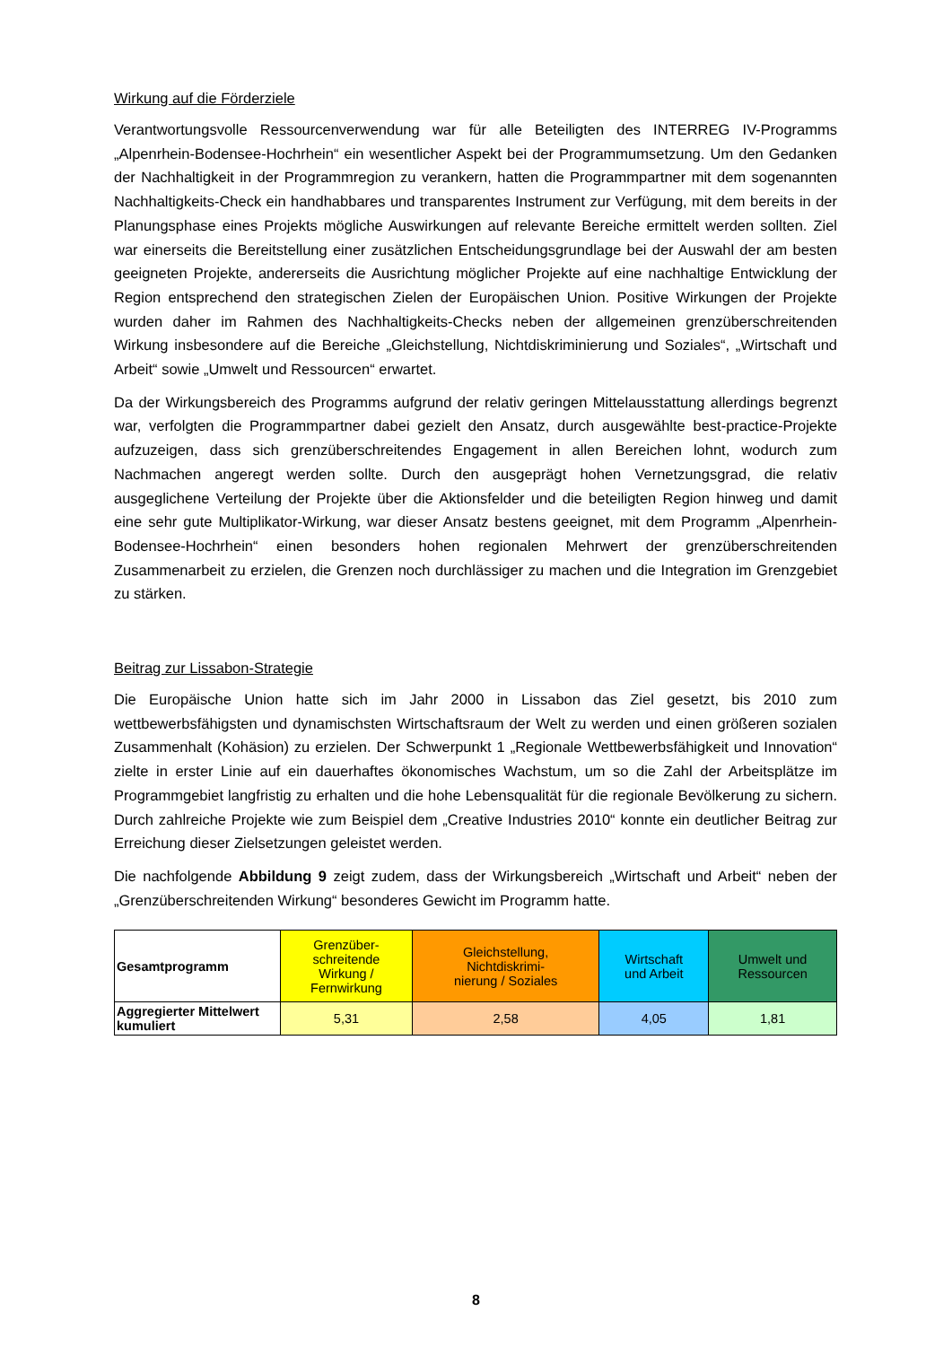Wirkung auf die Förderziele
Verantwortungsvolle Ressourcenverwendung war für alle Beteiligten des INTERREG IV-Programms „Alpenrhein-Bodensee-Hochrhein“ ein wesentlicher Aspekt bei der Programmumsetzung. Um den Gedanken der Nachhaltigkeit in der Programmregion zu verankern, hatten die Programmpartner mit dem sogenannten Nachhaltigkeits-Check ein handhabbares und transparentes Instrument zur Verfügung, mit dem bereits in der Planungsphase eines Projekts mögliche Auswirkungen auf relevante Bereiche ermittelt werden sollten. Ziel war einerseits die Bereitstellung einer zusätzlichen Entscheidungsgrundlage bei der Auswahl der am besten geeigneten Projekte, andererseits die Ausrichtung möglicher Projekte auf eine nachhaltige Entwicklung der Region entsprechend den strategischen Zielen der Europäischen Union. Positive Wirkungen der Projekte wurden daher im Rahmen des Nachhaltigkeits-Checks neben der allgemeinen grenzüberschreitenden Wirkung insbesondere auf die Bereiche „Gleichstellung, Nichtdiskriminierung und Soziales“, „Wirtschaft und Arbeit“ sowie „Umwelt und Ressourcen“ erwartet.
Da der Wirkungsbereich des Programms aufgrund der relativ geringen Mittelausstattung allerdings begrenzt war, verfolgten die Programmpartner dabei gezielt den Ansatz, durch ausgewählte best-practice-Projekte aufzuzeigen, dass sich grenzüberschreitendes Engagement in allen Bereichen lohnt, wodurch zum Nachmachen angeregt werden sollte. Durch den ausgeprägt hohen Vernetzungsgrad, die relativ ausgeglichene Verteilung der Projekte über die Aktionsfelder und die beteiligten Region hinweg und damit eine sehr gute Multiplikator-Wirkung, war dieser Ansatz bestens geeignet, mit dem Programm „Alpenrhein-Bodensee-Hochrhein“ einen besonders hohen regionalen Mehrwert der grenzüberschreitenden Zusammenarbeit zu erzielen, die Grenzen noch durchlässiger zu machen und die Integration im Grenzgebiet zu stärken.
Beitrag zur Lissabon-Strategie
Die Europäische Union hatte sich im Jahr 2000 in Lissabon das Ziel gesetzt, bis 2010 zum wettbewerbsfähigsten und dynamischsten Wirtschaftsraum der Welt zu werden und einen größeren sozialen Zusammenhalt (Kohäsion) zu erzielen. Der Schwerpunkt 1 „Regionale Wettbewerbsfähigkeit und Innovation“ zielte in erster Linie auf ein dauerhaftes ökonomisches Wachstum, um so die Zahl der Arbeitsplätze im Programmgebiet langfristig zu erhalten und die hohe Lebensqualität für die regionale Bevölkerung zu sichern. Durch zahlreiche Projekte wie zum Beispiel dem „Creative Industries 2010“ konnte ein deutlicher Beitrag zur Erreichung dieser Zielsetzungen geleistet werden.
Die nachfolgende Abbildung 9 zeigt zudem, dass der Wirkungsbereich „Wirtschaft und Arbeit“ neben der „Grenzüberschreitenden Wirkung“ besonderes Gewicht im Programm hatte.
| Gesamtprogramm | Grenzüber- schreitende Wirkung / Fernwirkung | Gleichstellung, Nichtdiskrimi- nierung / Soziales | Wirtschaft und Arbeit | Umwelt und Ressourcen |
| Aggregierter Mittelwert kumuliert | 5,31 | 2,58 | 4,05 | 1,81 |
8